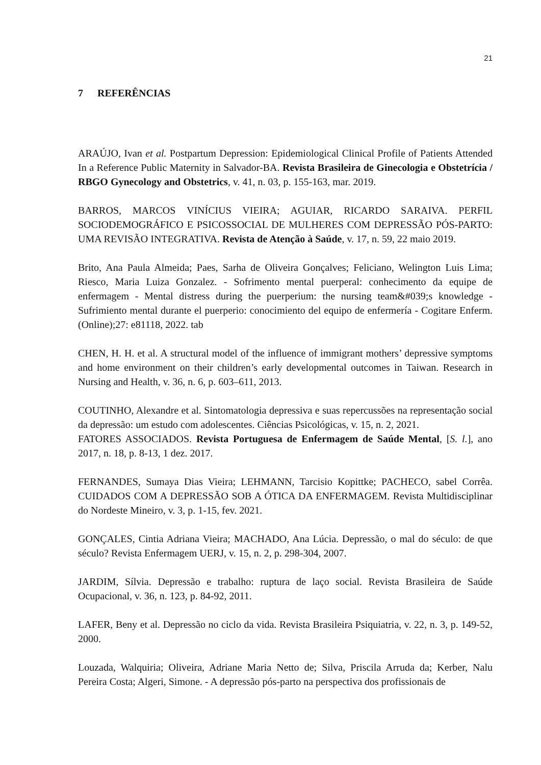21
7 REFERÊNCIAS
ARAÚJO, Ivan et al. Postpartum Depression: Epidemiological Clinical Profile of Patients Attended In a Reference Public Maternity in Salvador-BA. Revista Brasileira de Ginecologia e Obstetrícia / RBGO Gynecology and Obstetrics, v. 41, n. 03, p. 155-163, mar. 2019.
BARROS, MARCOS VINÍCIUS VIEIRA; AGUIAR, RICARDO SARAIVA. PERFIL SOCIODEMOGRÁFICO E PSICOSSOCIAL DE MULHERES COM DEPRESSÃO PÓS-PARTO: UMA REVISÃO INTEGRATIVA. Revista de Atenção à Saúde, v. 17, n. 59, 22 maio 2019.
Brito, Ana Paula Almeida; Paes, Sarha de Oliveira Gonçalves; Feliciano, Welington Luis Lima; Riesco, Maria Luiza Gonzalez. - Sofrimento mental puerperal: conhecimento da equipe de enfermagem - Mental distress during the puerperium: the nursing team&#039;s knowledge - Sufrimiento mental durante el puerperio: conocimiento del equipo de enfermería - Cogitare Enferm. (Online);27: e81118, 2022. tab
CHEN, H. H. et al. A structural model of the influence of immigrant mothers’ depressive symptoms and home environment on their children’s early developmental outcomes in Taiwan. Research in Nursing and Health, v. 36, n. 6, p. 603–611, 2013.
COUTINHO, Alexandre et al. Sintomatologia depressiva e suas repercussões na representação social da depressão: um estudo com adolescentes. Ciências Psicológicas, v. 15, n. 2, 2021.
FATORES ASSOCIADOS. Revista Portuguesa de Enfermagem de Saúde Mental, [S. l.], ano 2017, n. 18, p. 8-13, 1 dez. 2017.
FERNANDES, Sumaya Dias Vieira; LEHMANN, Tarcisio Kopittke; PACHECO, sabel Corrêa. CUIDADOS COM A DEPRESSÃO SOB A ÓTICA DA ENFERMAGEM. Revista Multidisciplinar do Nordeste Mineiro, v. 3, p. 1-15, fev. 2021.
GONÇALES, Cintia Adriana Vieira; MACHADO, Ana Lúcia. Depressão, o mal do século: de que século? Revista Enfermagem UERJ, v. 15, n. 2, p. 298-304, 2007.
JARDIM, Sílvia. Depressão e trabalho: ruptura de laço social. Revista Brasileira de Saúde Ocupacional, v. 36, n. 123, p. 84-92, 2011.
LAFER, Beny et al. Depressão no ciclo da vida. Revista Brasileira Psiquiatria, v. 22, n. 3, p. 149-52, 2000.
Louzada, Walquiria; Oliveira, Adriane Maria Netto de; Silva, Priscila Arruda da; Kerber, Nalu Pereira Costa; Algeri, Simone. - A depressão pós-parto na perspectiva dos profissionais de